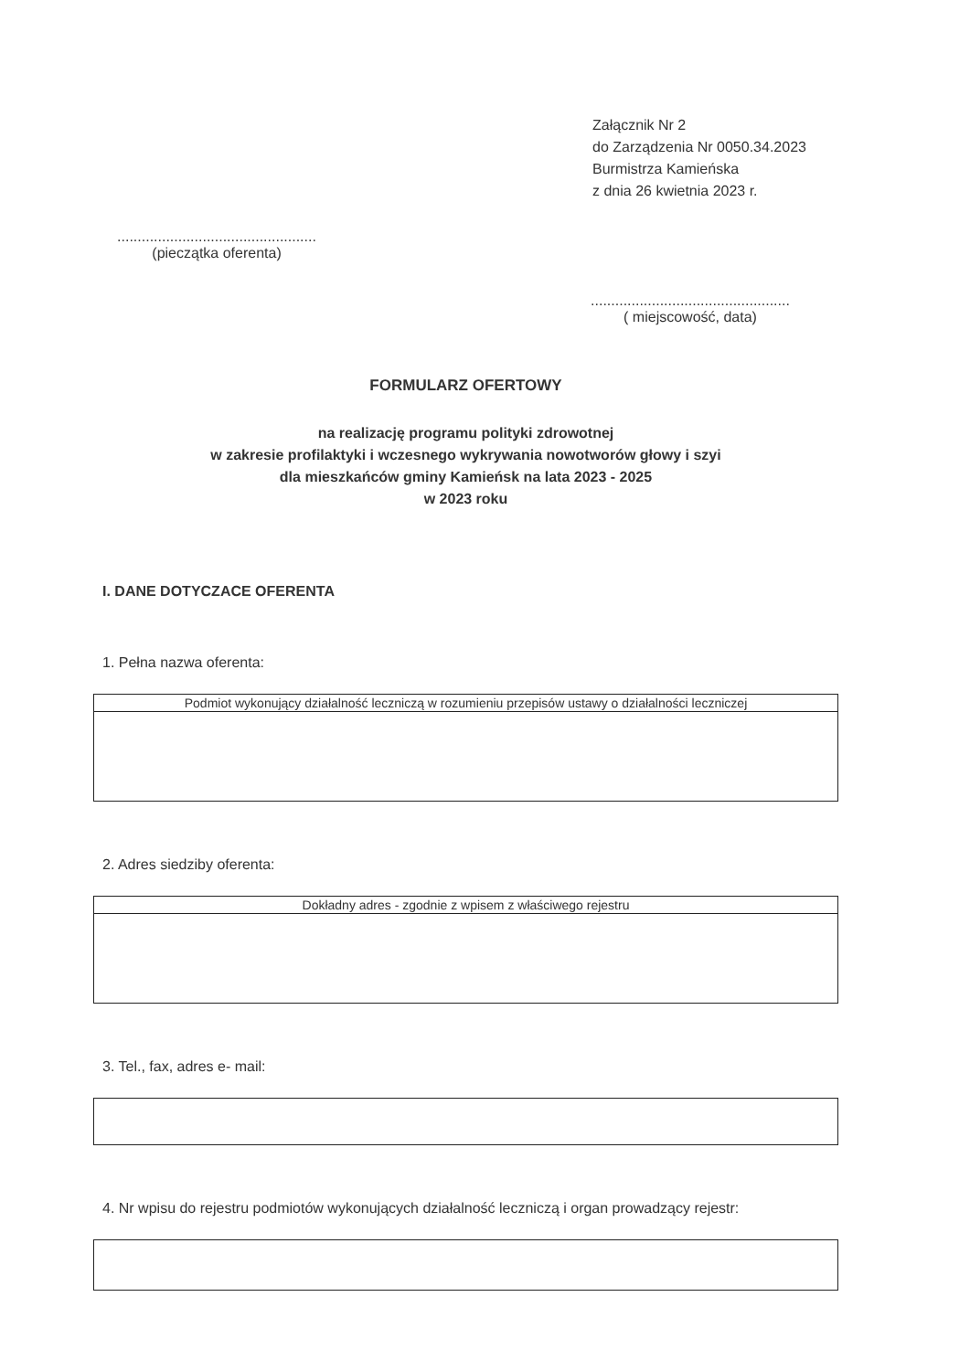Załącznik Nr 2
do Zarządzenia Nr 0050.34.2023
Burmistrza Kamieńska
z dnia 26 kwietnia 2023 r.
.................................................
(pieczątka oferenta)
.................................................
( miejscowość, data)
FORMULARZ OFERTOWY
na realizację programu polityki zdrowotnej
w zakresie profilaktyki i wczesnego wykrywania nowotworów głowy i szyi
dla mieszkańców gminy Kamieńsk na lata 2023 - 2025
w 2023 roku
I. DANE DOTYCZACE OFERENTA
1. Pełna nazwa oferenta:
| Podmiot wykonujący działalność leczniczą w rozumieniu przepisów ustawy o działalności leczniczej |
| --- |
2. Adres siedziby oferenta:
| Dokładny adres - zgodnie z wpisem z właściwego rejestru |
| --- |
3. Tel., fax, adres e- mail:
4. Nr wpisu do rejestru podmiotów wykonujących działalność leczniczą i organ prowadzący rejestr: